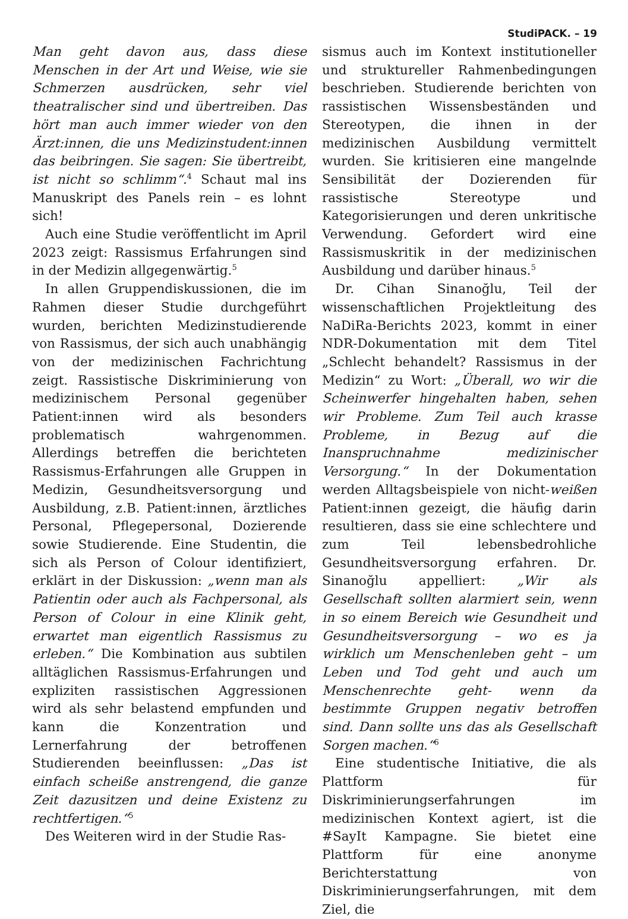StudiPACK. – 19
Man geht davon aus, dass diese Menschen in der Art und Weise, wie sie Schmerzen ausdrücken, sehr viel theatralischer sind und übertreiben. Das hört man auch immer wieder von den Ärzt:innen, die uns Medizinstudent:innen das beibringen. Sie sagen: Sie übertreibt, ist nicht so schlimm“.<sup>4</sup> Schaut mal ins Manuskript des Panels rein – es lohnt sich!
Auch eine Studie veröffentlicht im April 2023 zeigt: Rassismus Erfahrungen sind in der Medizin allgegenwärtig.<sup>5</sup>
In allen Gruppendiskussionen, die im Rahmen dieser Studie durchgeführt wurden, berichten Medizinstudierende von Rassismus, der sich auch unabhängig von der medizinischen Fachrichtung zeigt. Rassistische Diskriminierung von medizinischem Personal gegenüber Patient:innen wird als besonders problematisch wahrgenommen. Allerdings betreffen die berichteten Rassismus-Erfahrungen alle Gruppen in Medizin, Gesundheitsversorgung und Ausbildung, z.B. Patient:innen, ärztliches Personal, Pflegepersonal, Dozierende sowie Studierende. Eine Studentin, die sich als Person of Colour identifiziert, erklärt in der Diskussion: „wenn man als Patientin oder auch als Fachpersonal, als Person of Colour in eine Klinik geht, erwartet man eigentlich Rassismus zu erleben.“ Die Kombination aus subtilen alltäglichen Rassismus-Erfahrungen und expliziten rassistischen Aggressionen wird als sehr belastend empfunden und kann die Konzentration und Lernerfahrung der betroffenen Studierenden beeinflussen: „Das ist einfach scheiße anstrengend, die ganze Zeit dazusitzen und deine Existenz zu rechtfertigen.“<sup>5</sup>
Des Weiteren wird in der Studie Ras-
sismus auch im Kontext institutioneller und struktureller Rahmenbedingungen beschrieben. Studierende berichten von rassistischen Wissensbeständen und Stereotypen, die ihnen in der medizinischen Ausbildung vermittelt wurden. Sie kritisieren eine mangelnde Sensibilität der Dozierenden für rassistische Stereotype und Kategorisierungen und deren unkritische Verwendung. Gefordert wird eine Rassismuskritik in der medizinischen Ausbildung und darüber hinaus.<sup>5</sup>
Dr. Cihan Sinanoğlu, Teil der wissenschaftlichen Projektleitung des NaDiRa-Berichts 2023, kommt in einer NDR-Dokumentation mit dem Titel „Schlecht behandelt? Rassismus in der Medizin“ zu Wort: „Überall, wo wir die Scheinwerfer hingehalten haben, sehen wir Probleme. Zum Teil auch krasse Probleme, in Bezug auf die Inanspruchnahme medizinischer Versorgung.“ In der Dokumentation werden Alltagsbeispiele von nicht-weißen Patient:innen gezeigt, die häufig darin resultieren, dass sie eine schlechtere und zum Teil lebensbedrohliche Gesundheitsversorgung erfahren. Dr. Sinanoğlu appelliert: „Wir als Gesellschaft sollten alarmiert sein, wenn in so einem Bereich wie Gesundheit und Gesundheitsversorgung – wo es ja wirklich um Menschenleben geht – um Leben und Tod geht und auch um Menschenrechte geht- wenn da bestimmte Gruppen negativ betroffen sind. Dann sollte uns das als Gesellschaft Sorgen machen.“<sup>6</sup>
Eine studentische Initiative, die als Plattform für Diskriminierungserfahrungen im medizinischen Kontext agiert, ist die #SayIt Kampagne. Sie bietet eine Plattform für eine anonyme Berichterstattung von Diskriminierungserfahrungen, mit dem Ziel, die